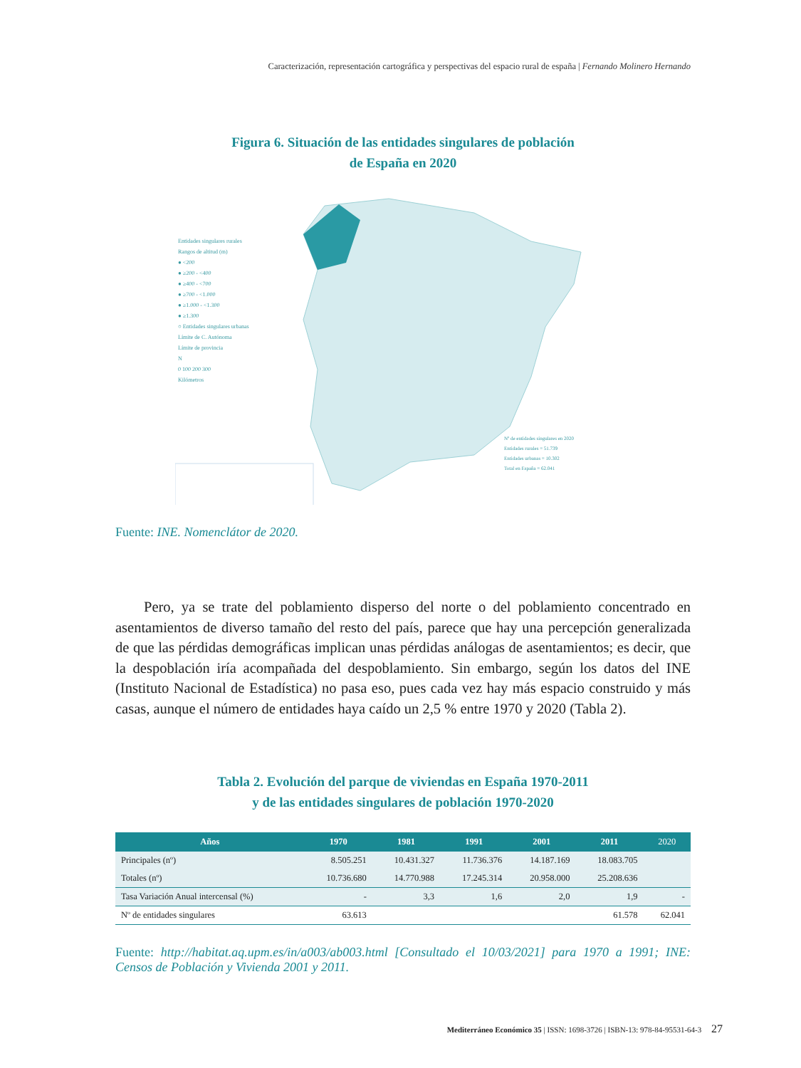Caracterización, representación cartográfica y perspectivas del espacio rural de españa | Fernando Molinero Hernando
Figura 6. Situación de las entidades singulares de población
de España en 2020
Entidades singulares rurales
Rangos de altitud (m)
● <200
● ≥200 - <400
● ≥400 - <700
● ≥700 - <1.000
● ≥1.000 - <1.300
● ≥1.300
○ Entidades singulares urbanas
Límite de C. Autónoma
Límite de provincia
N
0 100 200 300
Kilómetros
Nº de entidades singulares en 2020
Entidades rurales = 51.739
Entidades urbanas = 10.302
Total en España = 62.041
Fuente: INE. Nomenclátor de 2020.
Pero, ya se trate del poblamiento disperso del norte o del poblamiento concentrado en asentamientos de diverso tamaño del resto del país, parece que hay una percepción generalizada de que las pérdidas demográficas implican unas pérdidas análogas de asentamientos; es decir, que la despoblación iría acompañada del despoblamiento. Sin embargo, según los datos del INE (Instituto Nacional de Estadística) no pasa eso, pues cada vez hay más espacio construido y más casas, aunque el número de entidades haya caído un 2,5 % entre 1970 y 2020 (Tabla 2).
Tabla 2. Evolución del parque de viviendas en España 1970-2011
y de las entidades singulares de población 1970-2020
| Años | 1970 | 1981 | 1991 | 2001 | 2011 | 2020 |
| --- | --- | --- | --- | --- | --- | --- |
| Principales (nº) | 8.505.251 | 10.431.327 | 11.736.376 | 14.187.169 | 18.083.705 | |
| Totales (nº) | 10.736.680 | 14.770.988 | 17.245.314 | 20.958.000 | 25.208.636 | |
| Tasa Variación Anual intercensal (%) | - | 3,3 | 1,6 | 2,0 | 1,9 | - |
| Nº de entidades singulares | 63.613 | | | | 61.578 | 62.041 |
Fuente: http://habitat.aq.upm.es/in/a003/ab003.html [Consultado el 10/03/2021] para 1970 a 1991; INE: Censos de Población y Vivienda 2001 y 2011.
Mediterráneo Económico 35 | ISSN: 1698-3726 | ISBN-13: 978-84-95531-64-3 27